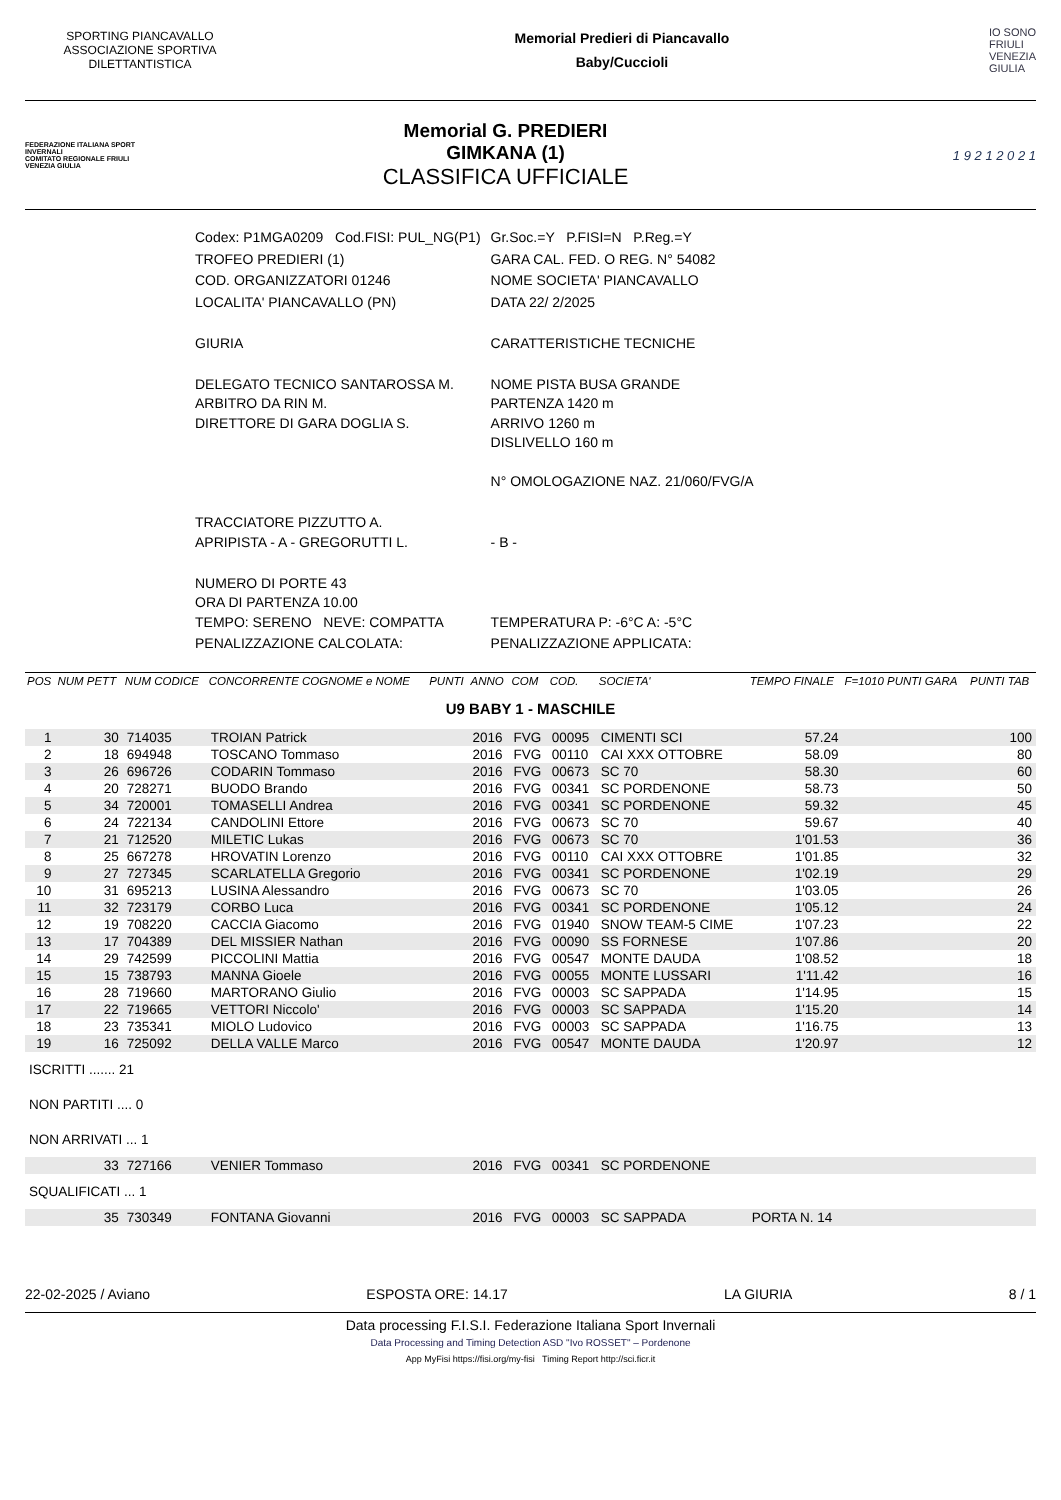SPORTING PIANCAVALLO ASSOCIAZIONE SPORTIVA DILETTANTISTICA
Memorial Predieri di Piancavallo
Baby/Cuccioli
IO SONO
FRIULI
VENEZIA
GIULIA
FEDERAZIONE ITALIANA SPORT INVERNALI
COMITATO REGIONALE FRIULI VENEZIA GIULIA
Memorial G. PREDIERI
GIMKANA (1)
CLASSIFICA UFFICIALE
1 9 2 1 2 0 2 1
| Codex: P1MGA0209 Cod.FISI: PUL_NG(P1) | Gr.Soc.=Y P.FISI=N P.Reg.=Y |
| TROFEO PREDIERI (1) | GARA CAL. FED. O REG. N° 54082 |
| COD. ORGANIZZATORI 01246 | NOME SOCIETA' PIANCAVALLO |
| LOCALITA' PIANCAVALLO (PN) | DATA 22/ 2/2025 |
| GIURIA | CARATTERISTICHE TECNICHE |
| DELEGATO TECNICO SANTAROSSA M. ARBITRO DA RIN M. DIRETTORE DI GARA DOGLIA S. | NOME PISTA BUSA GRANDE PARTENZA 1420 m ARRIVO 1260 m DISLIVELLO 160 m N° OMOLOGAZIONE NAZ. 21/060/FVG/A |
| TRACCIATORE PIZZUTTO A. APRIPISTA - A - GREGORUTTI L. | - B - |
| NUMERO DI PORTE 43 ORA DI PARTENZA 10.00 TEMPO: SERENO NEVE: COMPATTA | TEMPERATURA P: -6°C A: -5°C |
| PENALIZZAZIONE CALCOLATA: | PENALIZZAZIONE APPLICATA: |
| POS | NUM PETT | NUM CODICE | CONCORRENTE COGNOME e NOME | PUNTI | ANNO | COM | COD. | SOCIETA' | TEMPO FINALE | F=1010 PUNTI GARA | PUNTI TAB |
| --- | --- | --- | --- | --- | --- | --- | --- | --- | --- | --- | --- |
| U9 BABY 1 - MASCHILE | | | | | | | | | | | |
| 1 | 30 | 714035 | TROIAN Patrick | | 2016 | FVG | 00095 | CIMENTI SCI | 57.24 | | 100 |
| 2 | 18 | 694948 | TOSCANO Tommaso | | 2016 | FVG | 00110 | CAI XXX OTTOBRE | 58.09 | | 80 |
| 3 | 26 | 696726 | CODARIN Tommaso | | 2016 | FVG | 00673 | SC 70 | 58.30 | | 60 |
| 4 | 20 | 728271 | BUODO Brando | | 2016 | FVG | 00341 | SC PORDENONE | 58.73 | | 50 |
| 5 | 34 | 720001 | TOMASELLI Andrea | | 2016 | FVG | 00341 | SC PORDENONE | 59.32 | | 45 |
| 6 | 24 | 722134 | CANDOLINI Ettore | | 2016 | FVG | 00673 | SC 70 | 59.67 | | 40 |
| 7 | 21 | 712520 | MILETIC Lukas | | 2016 | FVG | 00673 | SC 70 | 1'01.53 | | 36 |
| 8 | 25 | 667278 | HROVATIN Lorenzo | | 2016 | FVG | 00110 | CAI XXX OTTOBRE | 1'01.85 | | 32 |
| 9 | 27 | 727345 | SCARLATELLA Gregorio | | 2016 | FVG | 00341 | SC PORDENONE | 1'02.19 | | 29 |
| 10 | 31 | 695213 | LUSINA Alessandro | | 2016 | FVG | 00673 | SC 70 | 1'03.05 | | 26 |
| 11 | 32 | 723179 | CORBO Luca | | 2016 | FVG | 00341 | SC PORDENONE | 1'05.12 | | 24 |
| 12 | 19 | 708220 | CACCIA Giacomo | | 2016 | FVG | 01940 | SNOW TEAM-5 CIME | 1'07.23 | | 22 |
| 13 | 17 | 704389 | DEL MISSIER Nathan | | 2016 | FVG | 00090 | SS FORNESE | 1'07.86 | | 20 |
| 14 | 29 | 742599 | PICCOLINI Mattia | | 2016 | FVG | 00547 | MONTE DAUDA | 1'08.52 | | 18 |
| 15 | 15 | 738793 | MANNA Gioele | | 2016 | FVG | 00055 | MONTE LUSSARI | 1'11.42 | | 16 |
| 16 | 28 | 719660 | MARTORANO Giulio | | 2016 | FVG | 00003 | SC SAPPADA | 1'14.95 | | 15 |
| 17 | 22 | 719665 | VETTORI Niccolo' | | 2016 | FVG | 00003 | SC SAPPADA | 1'15.20 | | 14 |
| 18 | 23 | 735341 | MIOLO Ludovico | | 2016 | FVG | 00003 | SC SAPPADA | 1'16.75 | | 13 |
| 19 | 16 | 725092 | DELLA VALLE Marco | | 2016 | FVG | 00547 | MONTE DAUDA | 1'20.97 | | 12 |
| ISCRITTI ....... 21 | | | | | | | | | | | |
| NON PARTITI .... 0 | | | | | | | | | | | |
| NON ARRIVATI ... 1 | | | | | | | | | | | |
| | 33 | 727166 | VENIER Tommaso | | 2016 | FVG | 00341 | SC PORDENONE | | | |
| SQUALIFICATI ... 1 | | | | | | | | | | | |
| | 35 | 730349 | FONTANA Giovanni | | 2016 | FVG | 00003 | SC SAPPADA | PORTA N. 14 | | |
22-02-2025 / Aviano ESPOSTA ORE: 14.17 LA GIURIA 8 / 1
Data processing F.I.S.I. Federazione Italiana Sport Invernali
Data Processing and Timing Detection ASD "Ivo ROSSET" – Pordenone
App MyFisi https://fisi.org/my-fisi Timing Report http://sci.ficr.it